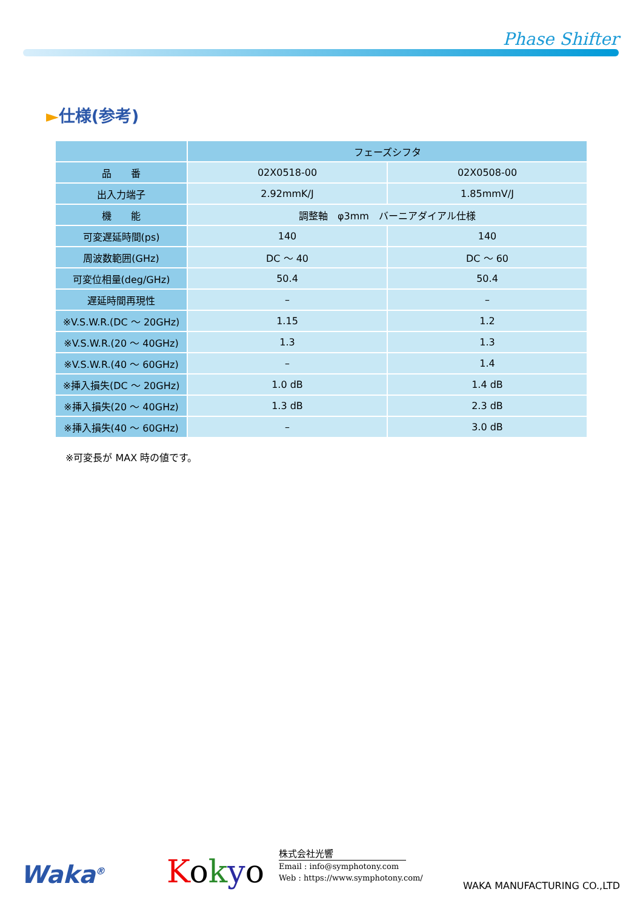Phase Shifter
►仕様(参考)
| | フェーズシフタ | |
| --- | --- | --- |
| 品 番 | 02X0518-00 | 02X0508-00 |
| 出入力端子 | 2.92mmK/J | 1.85mmV/J |
| 機 能 | 調整軸 φ3mm バーニアダイアル仕様 | |
| 可変遅延時間(ps) | 140 | 140 |
| 周波数範囲(GHz) | DC ～ 40 | DC ～ 60 |
| 可変位相量(deg/GHz) | 50.4 | 50.4 |
| 遅延時間再現性 | – | – |
| ※V.S.W.R.(DC ～ 20GHz) | 1.15 | 1.2 |
| ※V.S.W.R.(20 ～ 40GHz) | 1.3 | 1.3 |
| ※V.S.W.R.(40 ～ 60GHz) | – | 1.4 |
| ※挿入損失(DC ～ 20GHz) | 1.0 dB | 1.4 dB |
| ※挿入損失(20 ～ 40GHz) | 1.3 dB | 2.3 dB |
| ※挿入損失(40 ～ 60GHz) | – | 3.0 dB |
※可変長が MAX 時の値です。
Waka<sup>®</sup> Kokyo
株式会社光響
Email : info@symphotony.com
Web : https://www.symphotony.com/
WAKA MANUFACTURING CO.,LTD